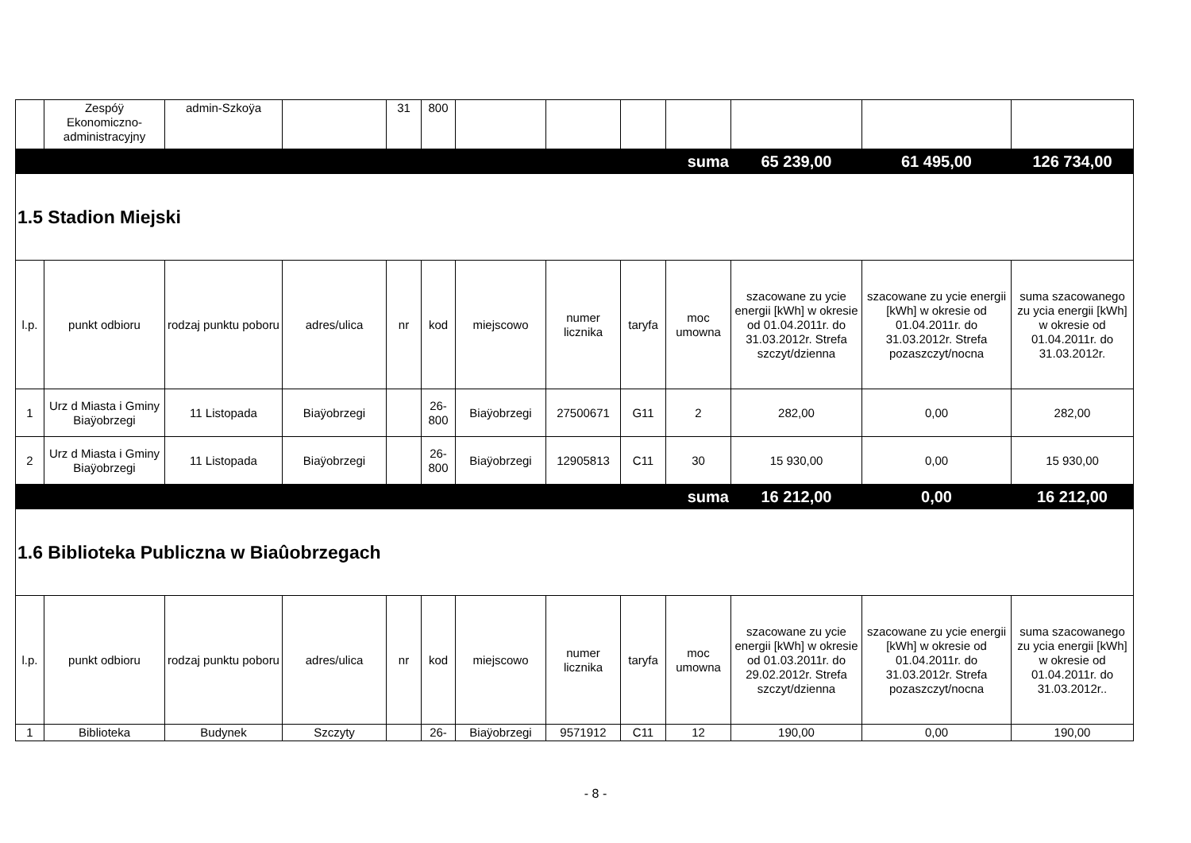| | Zespóÿ Ekonomiczno-administracyjny | admin-Szkoÿa | | 31 | 800 | | | | | | | |
| suma | | | | | | | | | | 65 239,00 | 61 495,00 | 126 734,00 |
| 1.5 Stadion Miejski | | | | | | | | | | | | |
| l.p. | punkt odbioru | rodzaj punktu poboru | adres/ulica | nr | kod | miejscowo | numer licznika | taryfa | moc umowna | szacowane zu ycie energii [kWh] w okresie od 01.04.2011r. do 31.03.2012r. Strefa szczyt/dzienna | szacowane zu ycie energii [kWh] w okresie od 01.04.2011r. do 31.03.2012r. Strefa pozaszczyt/nocna | suma szacowanego zu ycia energii [kWh] w okresie od 01.04.2011r. do 31.03.2012r. |
| 1 | Urz d Miasta i Gminy Biaÿobrzegi | 11 Listopada | Biaÿobrzegi | | 26-800 | Biaÿobrzegi | 27500671 | G11 | 2 | 282,00 | 0,00 | 282,00 |
| 2 | Urz d Miasta i Gminy Biaÿobrzegi | 11 Listopada | Biaÿobrzegi | | 26-800 | Biaÿobrzegi | 12905813 | C11 | 30 | 15 930,00 | 0,00 | 15 930,00 |
| suma | | | | | | | | | | 16 212,00 | 0,00 | 16 212,00 |
| 1.6 Biblioteka Publiczna w Biaûobrzegach | | | | | | | | | | | | |
| l.p. | punkt odbioru | rodzaj punktu poboru | adres/ulica | nr | kod | miejscowo | numer licznika | taryfa | moc umowna | szacowane zu ycie energii [kWh] w okresie od 01.03.2011r. do 29.02.2012r. Strefa szczyt/dzienna | szacowane zu ycie energii [kWh] w okresie od 01.04.2011r. do 31.03.2012r. Strefa pozaszczyt/nocna | suma szacowanego zu ycia energii [kWh] w okresie od 01.04.2011r. do 31.03.2012r.. |
| 1 | Biblioteka | Budynek | Szczyty | | 26- | Biaÿobrzegi | 9571912 | C11 | 12 | 190,00 | 0,00 | 190,00 |
- 8 -